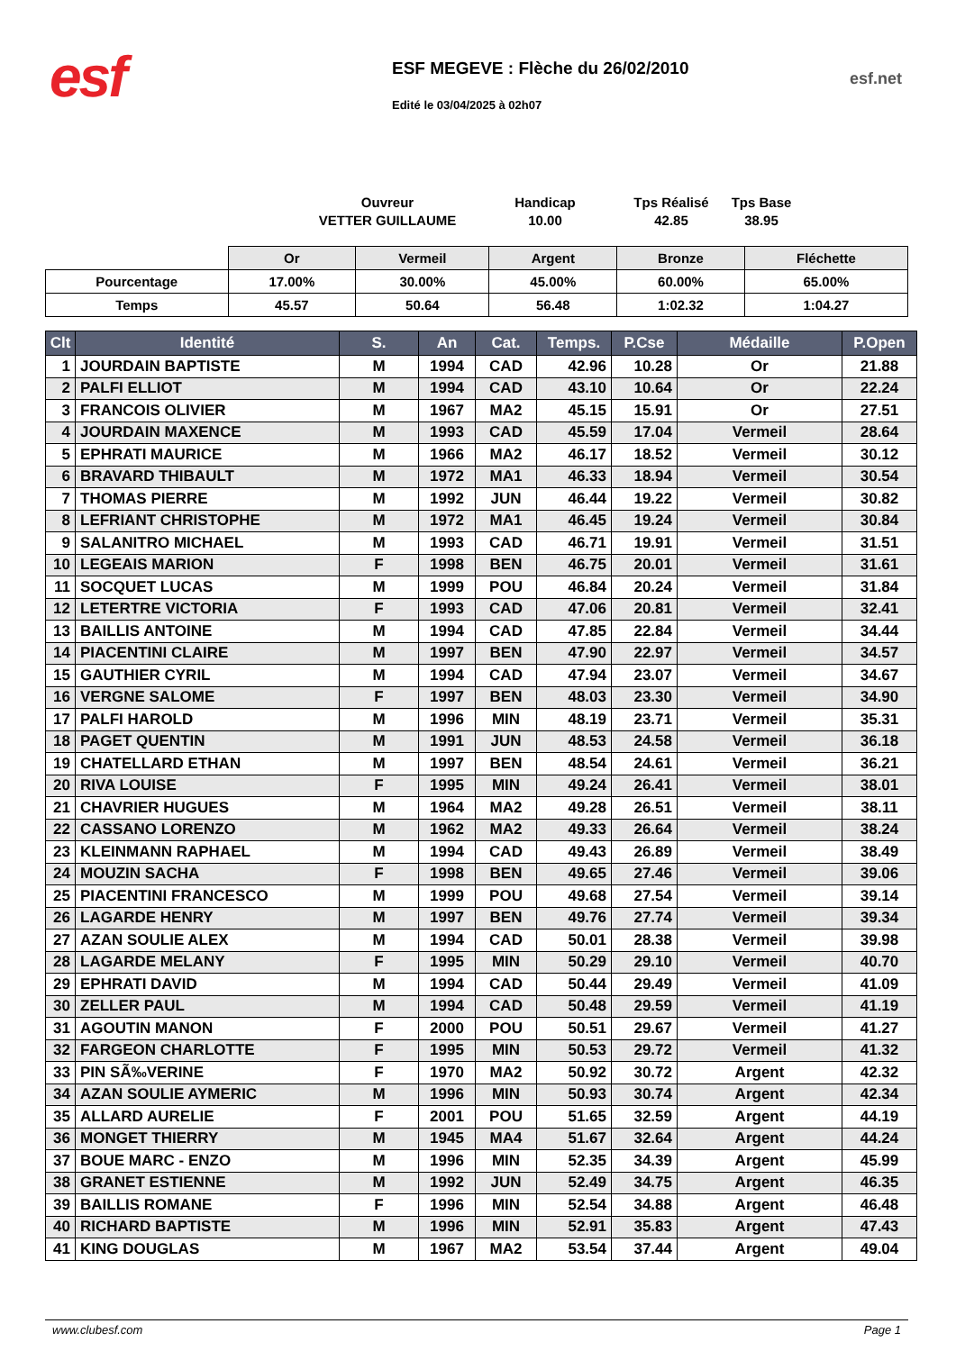esf
ESF MEGEVE : Flèche du 26/02/2010
Edité le 03/04/2025 à 02h07
esf.net
Ouvreur
VETTER GUILLAUME
Handicap
10.00
Tps Réalisé
42.85
Tps Base
38.95
| | Or | Vermeil | Argent | Bronze | Fléchette |
| Pourcentage | 17.00% | 30.00% | 45.00% | 60.00% | 65.00% |
| Temps | 45.57 | 50.64 | 56.48 | 1:02.32 | 1:04.27 |
| Clt | Identité | S. | An | Cat. | Temps. | P.Cse | Médaille | P.Open |
| --- | --- | --- | --- | --- | --- | --- | --- | --- |
| 1 | JOURDAIN BAPTISTE | M | 1994 | CAD | 42.96 | 10.28 | Or | 21.88 |
| 2 | PALFI ELLIOT | M | 1994 | CAD | 43.10 | 10.64 | Or | 22.24 |
| 3 | FRANCOIS OLIVIER | M | 1967 | MA2 | 45.15 | 15.91 | Or | 27.51 |
| 4 | JOURDAIN MAXENCE | M | 1993 | CAD | 45.59 | 17.04 | Vermeil | 28.64 |
| 5 | EPHRATI MAURICE | M | 1966 | MA2 | 46.17 | 18.52 | Vermeil | 30.12 |
| 6 | BRAVARD THIBAULT | M | 1972 | MA1 | 46.33 | 18.94 | Vermeil | 30.54 |
| 7 | THOMAS PIERRE | M | 1992 | JUN | 46.44 | 19.22 | Vermeil | 30.82 |
| 8 | LEFRIANT CHRISTOPHE | M | 1972 | MA1 | 46.45 | 19.24 | Vermeil | 30.84 |
| 9 | SALANITRO MICHAEL | M | 1993 | CAD | 46.71 | 19.91 | Vermeil | 31.51 |
| 10 | LEGEAIS MARION | F | 1998 | BEN | 46.75 | 20.01 | Vermeil | 31.61 |
| 11 | SOCQUET LUCAS | M | 1999 | POU | 46.84 | 20.24 | Vermeil | 31.84 |
| 12 | LETERTRE VICTORIA | F | 1993 | CAD | 47.06 | 20.81 | Vermeil | 32.41 |
| 13 | BAILLIS ANTOINE | M | 1994 | CAD | 47.85 | 22.84 | Vermeil | 34.44 |
| 14 | PIACENTINI CLAIRE | M | 1997 | BEN | 47.90 | 22.97 | Vermeil | 34.57 |
| 15 | GAUTHIER CYRIL | M | 1994 | CAD | 47.94 | 23.07 | Vermeil | 34.67 |
| 16 | VERGNE SALOME | F | 1997 | BEN | 48.03 | 23.30 | Vermeil | 34.90 |
| 17 | PALFI HAROLD | M | 1996 | MIN | 48.19 | 23.71 | Vermeil | 35.31 |
| 18 | PAGET QUENTIN | M | 1991 | JUN | 48.53 | 24.58 | Vermeil | 36.18 |
| 19 | CHATELLARD ETHAN | M | 1997 | BEN | 48.54 | 24.61 | Vermeil | 36.21 |
| 20 | RIVA LOUISE | F | 1995 | MIN | 49.24 | 26.41 | Vermeil | 38.01 |
| 21 | CHAVRIER HUGUES | M | 1964 | MA2 | 49.28 | 26.51 | Vermeil | 38.11 |
| 22 | CASSANO LORENZO | M | 1962 | MA2 | 49.33 | 26.64 | Vermeil | 38.24 |
| 23 | KLEINMANN RAPHAEL | M | 1994 | CAD | 49.43 | 26.89 | Vermeil | 38.49 |
| 24 | MOUZIN SACHA | F | 1998 | BEN | 49.65 | 27.46 | Vermeil | 39.06 |
| 25 | PIACENTINI FRANCESCO | M | 1999 | POU | 49.68 | 27.54 | Vermeil | 39.14 |
| 26 | LAGARDE HENRY | M | 1997 | BEN | 49.76 | 27.74 | Vermeil | 39.34 |
| 27 | AZAN SOULIE ALEX | M | 1994 | CAD | 50.01 | 28.38 | Vermeil | 39.98 |
| 28 | LAGARDE MELANY | F | 1995 | MIN | 50.29 | 29.10 | Vermeil | 40.70 |
| 29 | EPHRATI DAVID | M | 1994 | CAD | 50.44 | 29.49 | Vermeil | 41.09 |
| 30 | ZELLER PAUL | M | 1994 | CAD | 50.48 | 29.59 | Vermeil | 41.19 |
| 31 | AGOUTIN MANON | F | 2000 | POU | 50.51 | 29.67 | Vermeil | 41.27 |
| 32 | FARGEON CHARLOTTE | F | 1995 | MIN | 50.53 | 29.72 | Vermeil | 41.32 |
| 33 | PIN SÃ‰VERINE | F | 1970 | MA2 | 50.92 | 30.72 | Argent | 42.32 |
| 34 | AZAN SOULIE AYMERIC | M | 1996 | MIN | 50.93 | 30.74 | Argent | 42.34 |
| 35 | ALLARD AURELIE | F | 2001 | POU | 51.65 | 32.59 | Argent | 44.19 |
| 36 | MONGET THIERRY | M | 1945 | MA4 | 51.67 | 32.64 | Argent | 44.24 |
| 37 | BOUE MARC - ENZO | M | 1996 | MIN | 52.35 | 34.39 | Argent | 45.99 |
| 38 | GRANET ESTIENNE | M | 1992 | JUN | 52.49 | 34.75 | Argent | 46.35 |
| 39 | BAILLIS ROMANE | F | 1996 | MIN | 52.54 | 34.88 | Argent | 46.48 |
| 40 | RICHARD BAPTISTE | M | 1996 | MIN | 52.91 | 35.83 | Argent | 47.43 |
| 41 | KING DOUGLAS | M | 1967 | MA2 | 53.54 | 37.44 | Argent | 49.04 |
www.clubesf.com Page 1